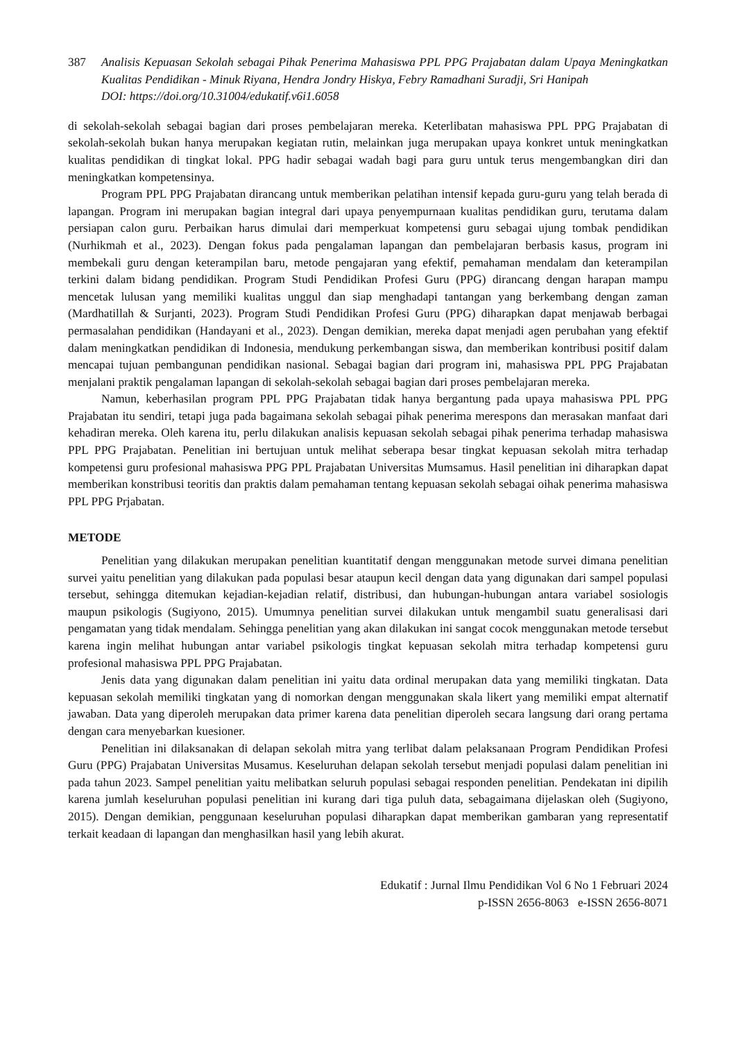387 Analisis Kepuasan Sekolah sebagai Pihak Penerima Mahasiswa PPL PPG Prajabatan dalam Upaya Meningkatkan Kualitas Pendidikan - Minuk Riyana, Hendra Jondry Hiskya, Febry Ramadhani Suradji, Sri Hanipah
DOI: https://doi.org/10.31004/edukatif.v6i1.6058
di sekolah-sekolah sebagai bagian dari proses pembelajaran mereka. Keterlibatan mahasiswa PPL PPG Prajabatan di sekolah-sekolah bukan hanya merupakan kegiatan rutin, melainkan juga merupakan upaya konkret untuk meningkatkan kualitas pendidikan di tingkat lokal. PPG hadir sebagai wadah bagi para guru untuk terus mengembangkan diri dan meningkatkan kompetensinya.
Program PPL PPG Prajabatan dirancang untuk memberikan pelatihan intensif kepada guru-guru yang telah berada di lapangan. Program ini merupakan bagian integral dari upaya penyempurnaan kualitas pendidikan guru, terutama dalam persiapan calon guru. Perbaikan harus dimulai dari memperkuat kompetensi guru sebagai ujung tombak pendidikan (Nurhikmah et al., 2023). Dengan fokus pada pengalaman lapangan dan pembelajaran berbasis kasus, program ini membekali guru dengan keterampilan baru, metode pengajaran yang efektif, pemahaman mendalam dan keterampilan terkini dalam bidang pendidikan. Program Studi Pendidikan Profesi Guru (PPG) dirancang dengan harapan mampu mencetak lulusan yang memiliki kualitas unggul dan siap menghadapi tantangan yang berkembang dengan zaman (Mardhatillah & Surjanti, 2023). Program Studi Pendidikan Profesi Guru (PPG) diharapkan dapat menjawab berbagai permasalahan pendidikan (Handayani et al., 2023). Dengan demikian, mereka dapat menjadi agen perubahan yang efektif dalam meningkatkan pendidikan di Indonesia, mendukung perkembangan siswa, dan memberikan kontribusi positif dalam mencapai tujuan pembangunan pendidikan nasional. Sebagai bagian dari program ini, mahasiswa PPL PPG Prajabatan menjalani praktik pengalaman lapangan di sekolah-sekolah sebagai bagian dari proses pembelajaran mereka.
Namun, keberhasilan program PPL PPG Prajabatan tidak hanya bergantung pada upaya mahasiswa PPL PPG Prajabatan itu sendiri, tetapi juga pada bagaimana sekolah sebagai pihak penerima merespons dan merasakan manfaat dari kehadiran mereka. Oleh karena itu, perlu dilakukan analisis kepuasan sekolah sebagai pihak penerima terhadap mahasiswa PPL PPG Prajabatan. Penelitian ini bertujuan untuk melihat seberapa besar tingkat kepuasan sekolah mitra terhadap kompetensi guru profesional mahasiswa PPG PPL Prajabatan Universitas Mumsamus. Hasil penelitian ini diharapkan dapat memberikan konstribusi teoritis dan praktis dalam pemahaman tentang kepuasan sekolah sebagai oihak penerima mahasiswa PPL PPG Prjabatan.
METODE
Penelitian yang dilakukan merupakan penelitian kuantitatif dengan menggunakan metode survei dimana penelitian survei yaitu penelitian yang dilakukan pada populasi besar ataupun kecil dengan data yang digunakan dari sampel populasi tersebut, sehingga ditemukan kejadian-kejadian relatif, distribusi, dan hubungan-hubungan antara variabel sosiologis maupun psikologis (Sugiyono, 2015). Umumnya penelitian survei dilakukan untuk mengambil suatu generalisasi dari pengamatan yang tidak mendalam. Sehingga penelitian yang akan dilakukan ini sangat cocok menggunakan metode tersebut karena ingin melihat hubungan antar variabel psikologis tingkat kepuasan sekolah mitra terhadap kompetensi guru profesional mahasiswa PPL PPG Prajabatan.
Jenis data yang digunakan dalam penelitian ini yaitu data ordinal merupakan data yang memiliki tingkatan. Data kepuasan sekolah memiliki tingkatan yang di nomorkan dengan menggunakan skala likert yang memiliki empat alternatif jawaban. Data yang diperoleh merupakan data primer karena data penelitian diperoleh secara langsung dari orang pertama dengan cara menyebarkan kuesioner.
Penelitian ini dilaksanakan di delapan sekolah mitra yang terlibat dalam pelaksanaan Program Pendidikan Profesi Guru (PPG) Prajabatan Universitas Musamus. Keseluruhan delapan sekolah tersebut menjadi populasi dalam penelitian ini pada tahun 2023. Sampel penelitian yaitu melibatkan seluruh populasi sebagai responden penelitian. Pendekatan ini dipilih karena jumlah keseluruhan populasi penelitian ini kurang dari tiga puluh data, sebagaimana dijelaskan oleh (Sugiyono, 2015). Dengan demikian, penggunaan keseluruhan populasi diharapkan dapat memberikan gambaran yang representatif terkait keadaan di lapangan dan menghasilkan hasil yang lebih akurat.
Edukatif : Jurnal Ilmu Pendidikan Vol 6 No 1 Februari 2024
p-ISSN 2656-8063 e-ISSN 2656-8071